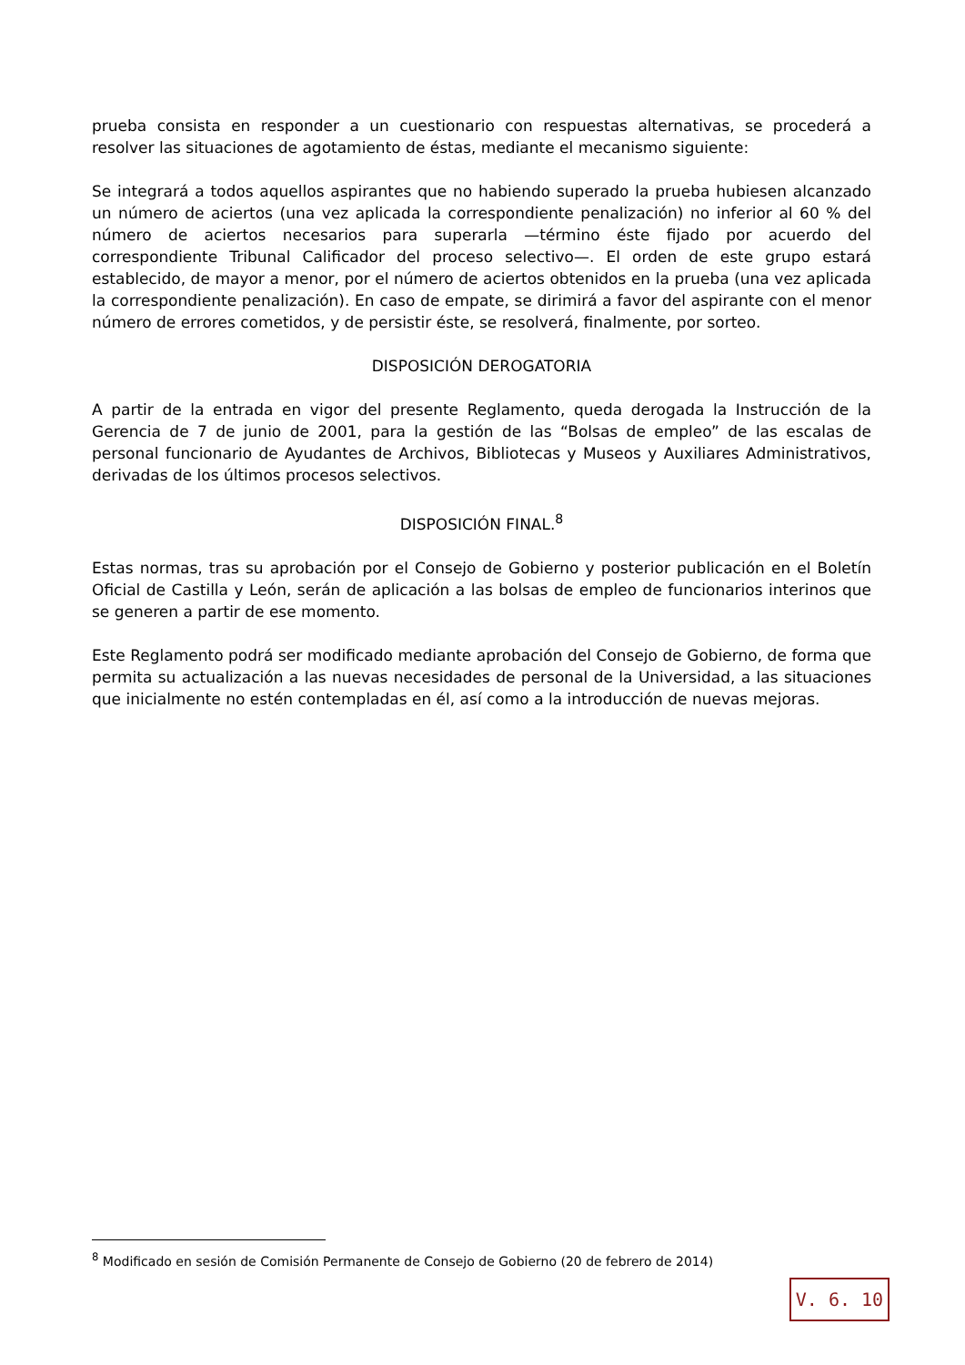prueba consista en responder a un cuestionario con respuestas alternativas, se procederá a resolver las situaciones de agotamiento de éstas, mediante el mecanismo siguiente:
Se integrará a todos aquellos aspirantes que no habiendo superado la prueba hubiesen alcanzado un número de aciertos (una vez aplicada la correspondiente penalización) no inferior al 60 % del número de aciertos necesarios para superarla —término éste fijado por acuerdo del correspondiente Tribunal Calificador del proceso selectivo—. El orden de este grupo estará establecido, de mayor a menor, por el número de aciertos obtenidos en la prueba (una vez aplicada la correspondiente penalización). En caso de empate, se dirimirá a favor del aspirante con el menor número de errores cometidos, y de persistir éste, se resolverá, finalmente, por sorteo.
DISPOSICIÓN DEROGATORIA
A partir de la entrada en vigor del presente Reglamento, queda derogada la Instrucción de la Gerencia de 7 de junio de 2001, para la gestión de las “Bolsas de empleo” de las escalas de personal funcionario de Ayudantes de Archivos, Bibliotecas y Museos y Auxiliares Administrativos, derivadas de los últimos procesos selectivos.
DISPOSICIÓN FINAL.<sup>8</sup>
Estas normas, tras su aprobación por el Consejo de Gobierno y posterior publicación en el Boletín Oficial de Castilla y León, serán de aplicación a las bolsas de empleo de funcionarios interinos que se generen a partir de ese momento.
Este Reglamento podrá ser modificado mediante aprobación del Consejo de Gobierno, de forma que permita su actualización a las nuevas necesidades de personal de la Universidad, a las situaciones que inicialmente no estén contempladas en él, así como a la introducción de nuevas mejoras.
<sup>8</sup> Modificado en sesión de Comisión Permanente de Consejo de Gobierno (20 de febrero de 2014)
V. 6. 10